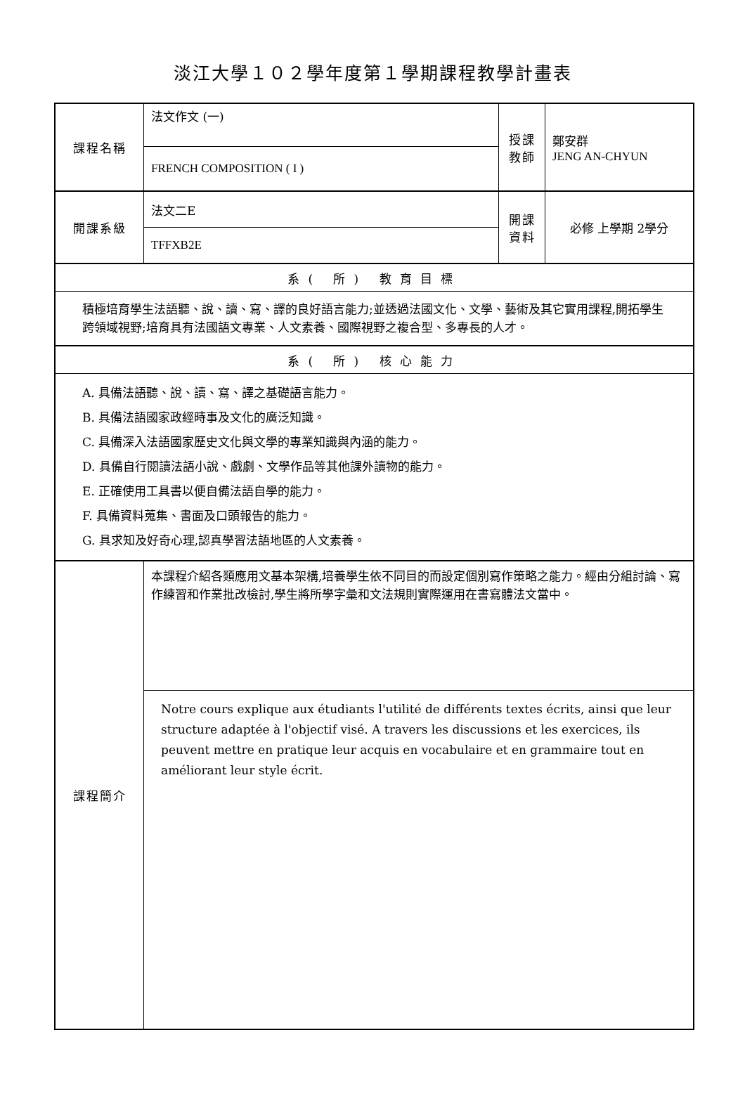淡江大學１０２學年度第１學期課程教學計畫表
| 課程名稱 | 法文作文 (一) | 授課 教師 | 鄭安群 JENG AN-CHYUN |
| | FRENCH COMPOSITION ( I ) | | |
| 開課系級 | 法文二E | 開課 資料 | 必修 上學期 2學分 |
| | TFFXB2E | | |
| 系( 所) 教育目標 | | | |
| 積極培育學生法語聽、說、讀、寫、譯的良好語言能力;並透過法國文化、文學、藝術及其它實用課程,開拓學生跨領域視野;培育具有法國語文專業、人文素養、國際視野之複合型、多專長的人才。 | | | |
| 系( 所) 核心能力 | | | |
| A. 具備法語聽、說、讀、寫、譯之基礎語言能力。 B. 具備法語國家政經時事及文化的廣泛知識。 C. 具備深入法語國家歷史文化與文學的專業知識與內涵的能力。 D. 具備自行閱讀法語小說、戲劇、文學作品等其他課外讀物的能力。 E. 正確使用工具書以便自備法語自學的能力。 F. 具備資料蒐集、書面及口頭報告的能力。 G. 具求知及好奇心理,認真學習法語地區的人文素養。 | | | |
| 課程簡介 | 本課程介紹各類應用文基本架構,培養學生依不同目的而設定個別寫作策略之能力。經由分組討論、寫作練習和作業批改檢討,學生將所學字彙和文法規則實際運用在書寫體法文當中。 | | |
| | Notre cours explique aux étudiants l'utilité de différents textes écrits, ainsi que leur structure adaptée à l'objectif visé. A travers les discussions et les exercices, ils peuvent mettre en pratique leur acquis en vocabulaire et en grammaire tout en améliorant leur style écrit. | | |